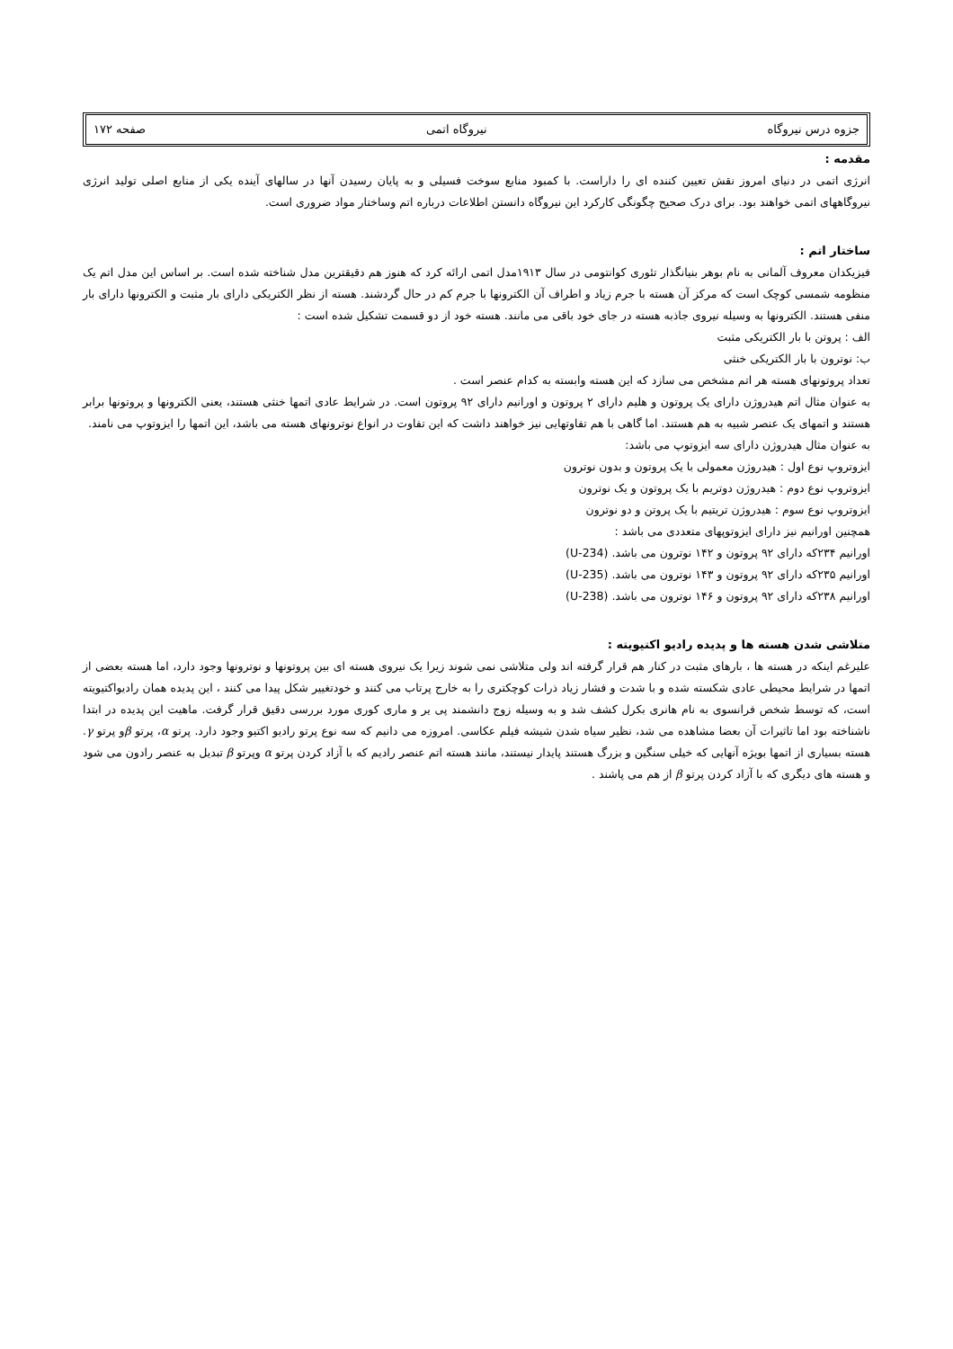جزوه درس نیروگاه نیروگاه اتمی صفحه ۱۷۲
مقدمه :
انرژی اتمی در دنیای امروز نقش تعیین کننده ای را داراست. با کمبود منابع سوخت فسیلی و به پایان رسیدن آنها در سالهای آینده یکی از منابع اصلی تولید انرژی نیروگاههای اتمی خواهند بود. برای درک صحیح چگونگی کارکرد این نیروگاه دانستن اطلاعات درباره اتم وساختار مواد ضروری است.
ساختار اتم :
فیزیکدان معروف آلمانی به نام بوهر بنیانگذار تئوری کوانتومی در سال ۱۹۱۳مدل اتمی ارائه کرد که هنوز هم دقیقترین مدل شناخته شده است. بر اساس این مدل اتم یک منظومه شمسی کوچک است که مرکز آن هسته با جرم زیاد و اطراف آن الکترونها با جرم کم در حال گردشند. هسته از نظر الکتریکی دارای بار مثبت و الکترونها دارای بار منفی هستند. الکترونها به وسیله نیروی جاذبه هسته در جای خود باقی می مانند. هسته خود از دو قسمت تشکیل شده است :
الف : پروتن با بار الکتریکی مثبت
ب: نوترون با بار الکتریکی خنثی
تعداد پروتونهای هسته هر اتم مشخص می سازد که این هسته وابسته به کدام عنصر است .
به عنوان مثال اتم هیدروژن دارای یک پروتون و هلیم دارای ۲ پروتون و اورانیم دارای ۹۲ پروتون است. در شرایط عادی اتمها خنثی هستند، یعنی الکترونها و پروتونها برابر هستند و اتمهای یک عنصر شبیه به هم هستند. اما گاهی با هم تفاوتهایی نیز خواهند داشت که این تفاوت در انواع نوترونهای هسته می باشد، این اتمها را ایزوتوپ می نامند.
به عنوان مثال هیدروژن دارای سه ایزوتوپ می باشد:
ایزوتروپ نوع اول : هیدروژن معمولی با یک پروتون و بدون نوترون
ایزوتروپ نوع دوم : هیدروژن دوتریم با یک پروتون و یک نوترون
ایزوتروپ نوع سوم : هیدروژن تریتیم با یک پروتن و دو نوترون
همچنین اورانیم نیز دارای ایزوتوپهای متعددی می باشد :
اورانیم ۲۳۴که دارای ۹۲ پروتون و ۱۴۲ نوترون می باشد. (U-234)
اورانیم ۲۳۵که دارای ۹۲ پروتون و ۱۴۳ نوترون می باشد. (U-235)
اورانیم ۲۳۸که دارای ۹۲ پروتون و ۱۴۶ نوترون می باشد. (U-238)
متلاشی شدن هسته ها و پدیده رادیو اکتیویته :
علیرغم اینکه در هسته ها ، بارهای مثبت در کنار هم قرار گرفته اند ولی متلاشی نمی شوند زیرا یک نیروی هسته ای بین پروتونها و نوترونها وجود دارد، اما هسته بعضی از اتمها در شرایط محیطی عادی شکسته شده و با شدت و فشار زیاد ذرات کوچکتری را به خارج پرتاب می کنند و خودتغییر شکل پیدا می کنند ، این پدیده همان رادیواکتیویته است، که توسط شخص فرانسوی به نام هانری بکرل کشف شد و به وسیله زوج دانشمند پی یر و ماری کوری مورد بررسی دقیق قرار گرفت. ماهیت این پدیده در ابتدا ناشناخته بود اما تاثیرات آن بعضا مشاهده می شد، نظیر سیاه شدن شیشه فیلم عکاسی. امروزه می دانیم که سه نوع پرتو رادیو اکتیو وجود دارد. پرتو α، پرتو βو پرتو γ. هسته بسیاری از اتمها بویژه آنهایی که خیلی سنگین و بزرگ هستند پایدار نیستند، مانند هسته اتم عنصر رادیم که با آزاد کردن پرتو α وپرتو β تبدیل به عنصر رادون می شود و هسته های دیگری که با آزاد کردن پرتو β از هم می پاشند .